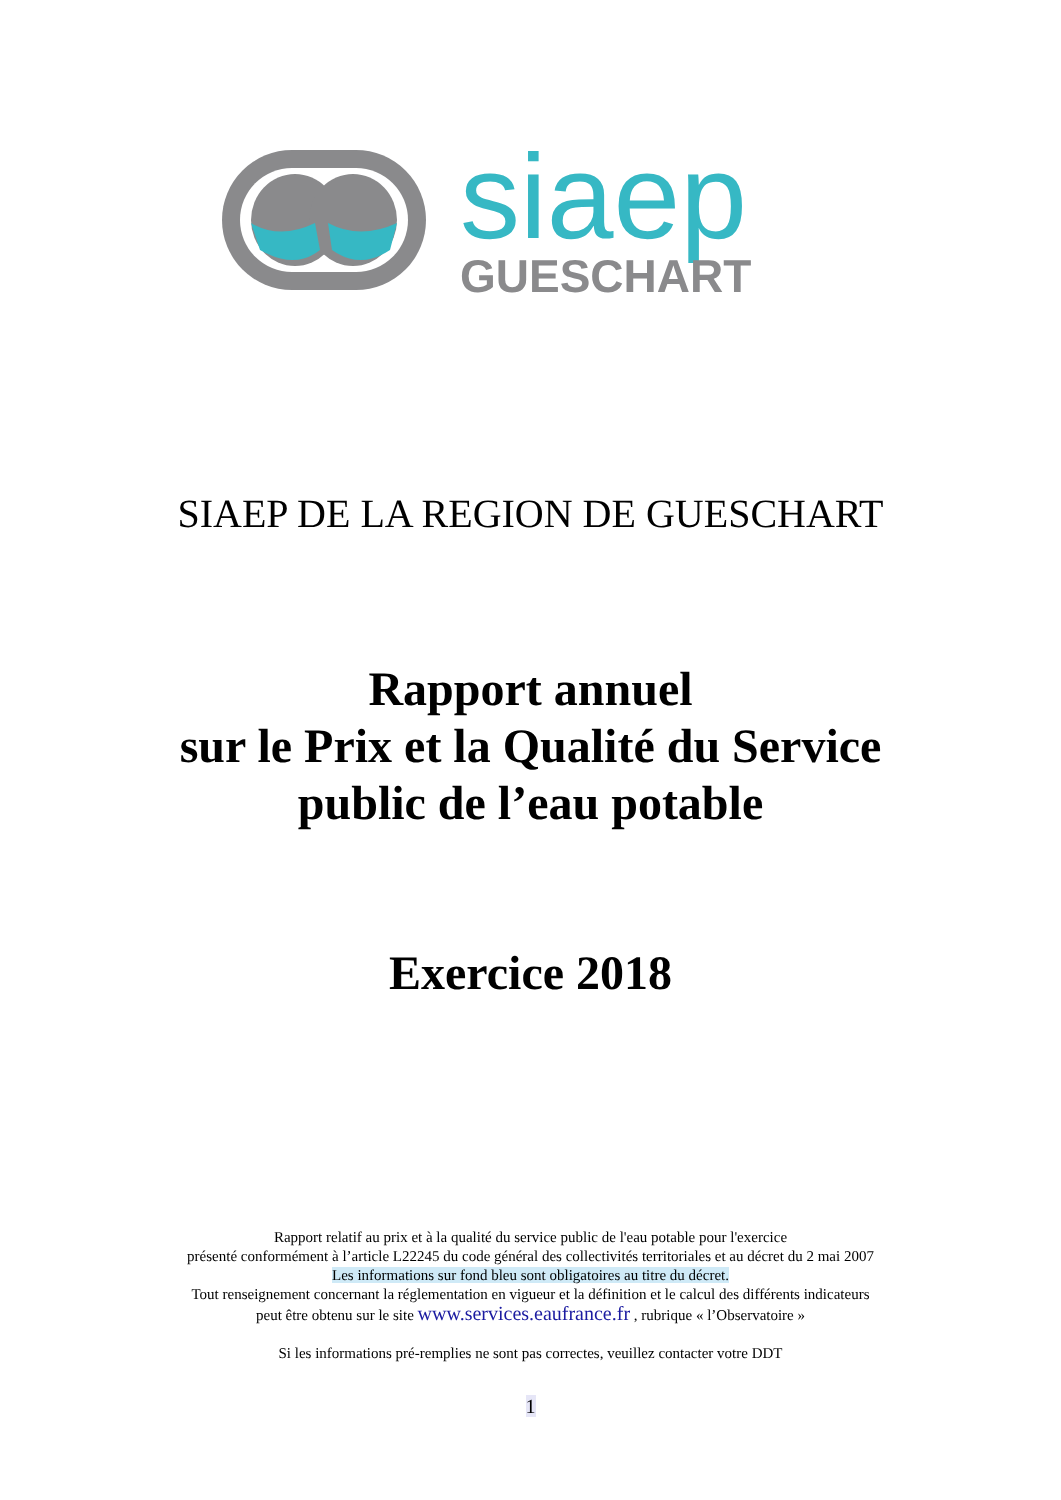siaep
GUESCHART
SIAEP DE LA REGION DE GUESCHART
Rapport annuel
sur le Prix et la Qualité du Service
public de l’eau potable
Exercice 2018
Rapport relatif au prix et à la qualité du service public de l'eau potable pour l'exercice
présenté conformément à l’article L22245 du code général des collectivités territoriales et au décret du 2 mai 2007
Les informations sur fond bleu sont obligatoires au titre du décret.
Tout renseignement concernant la réglementation en vigueur et la définition et le calcul des différents indicateurs
peut être obtenu sur le site www.services.eaufrance.fr , rubrique « l’Observatoire »
Si les informations pré-remplies ne sont pas correctes, veuillez contacter votre DDT
1